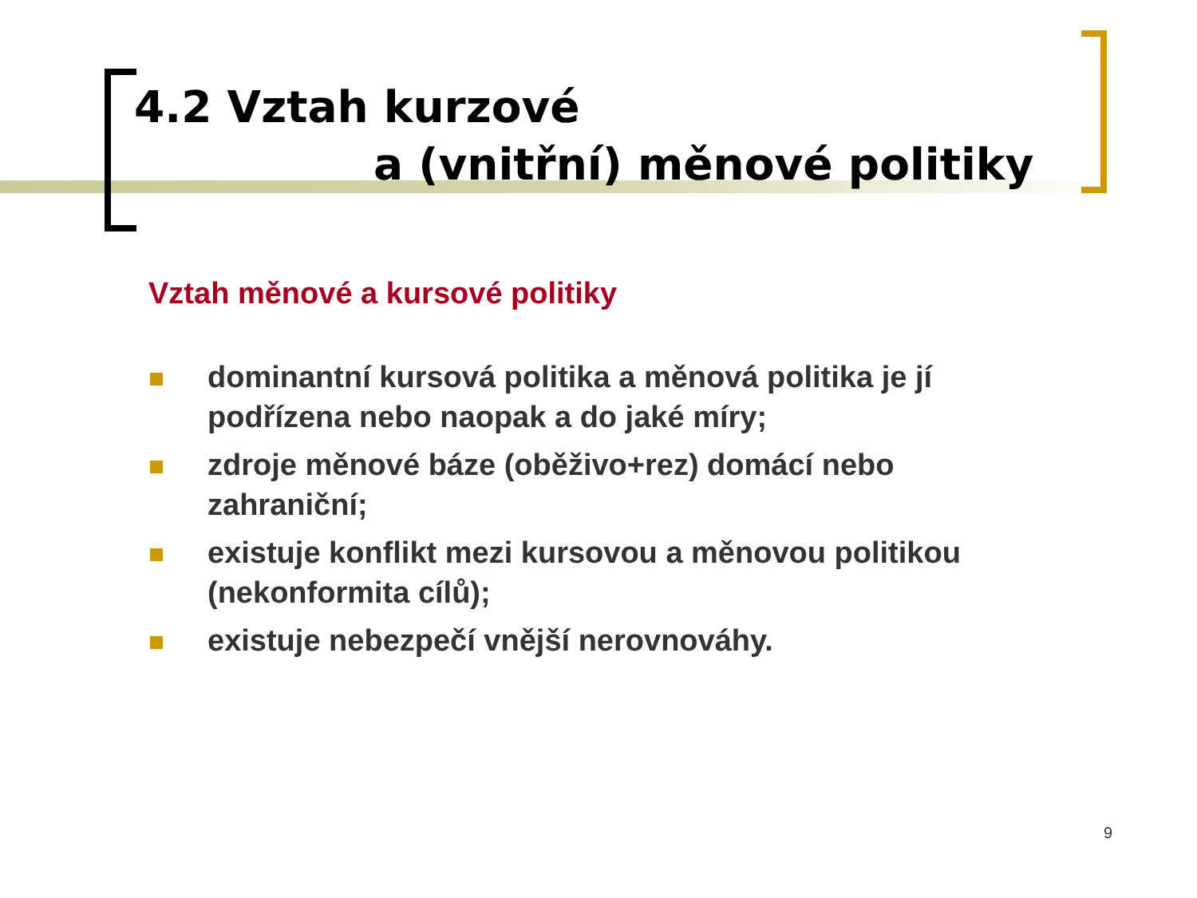4.2 Vztah kurzové
a (vnitřní) měnové politiky
Vztah měnové a kursové politiky
dominantní kursová politika a měnová politika je jí podřízena nebo naopak a do jaké míry;
zdroje měnové báze (oběživo+rez) domácí nebo zahraniční;
existuje konflikt mezi kursovou a měnovou politikou (nekonformita cílů);
existuje nebezpečí vnější nerovnováhy.
9